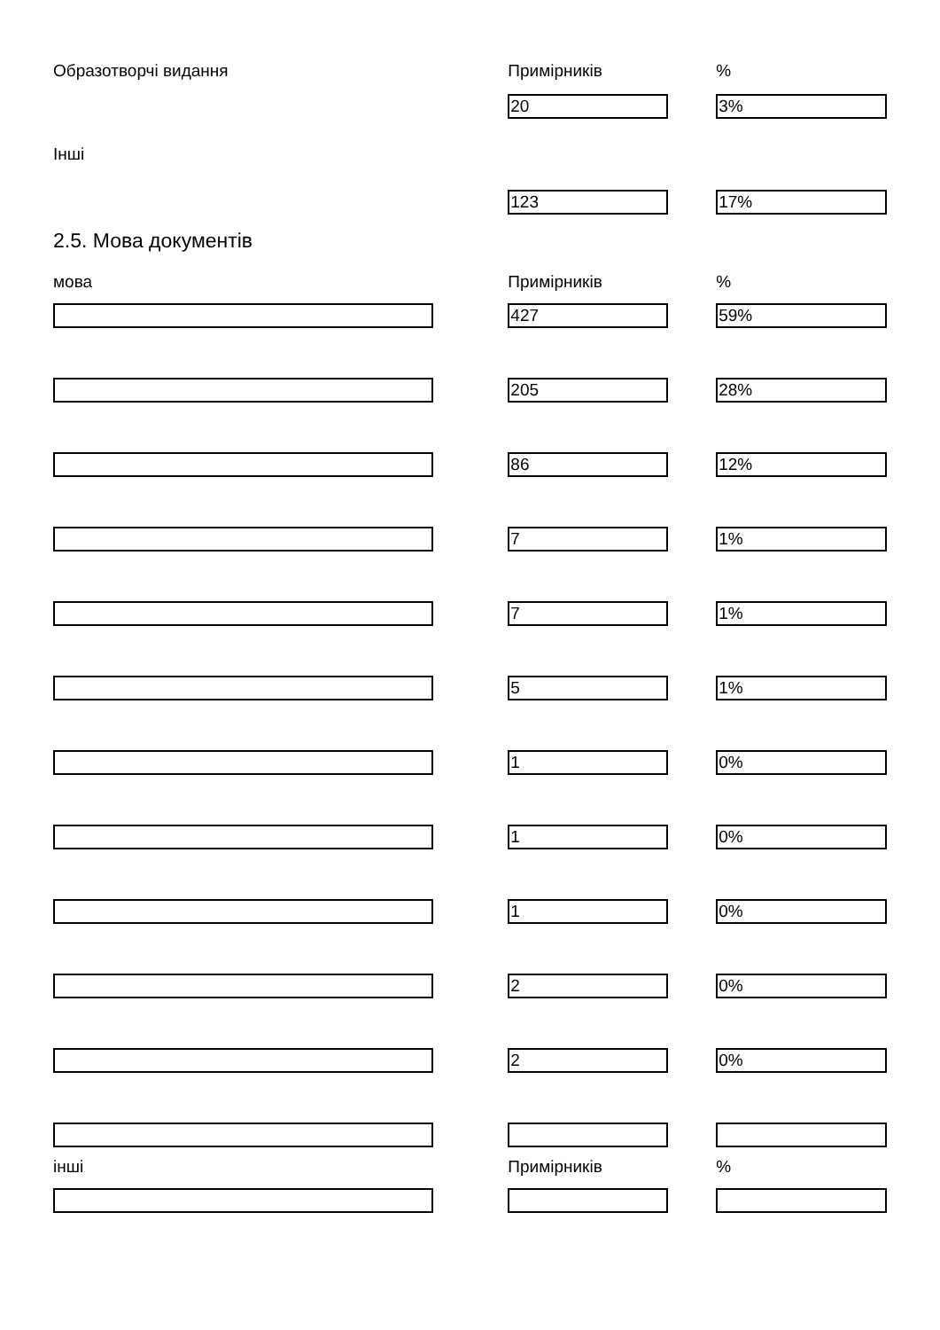Образотворчі видання Примірників %
20 3%
Інші
123 17%
2.5. Мова документів
мова Примірників %
427 59%
205 28%
86 12%
7 1%
7 1%
5 1%
1 0%
1 0%
1 0%
2 0%
2 0%
інші Примірників %